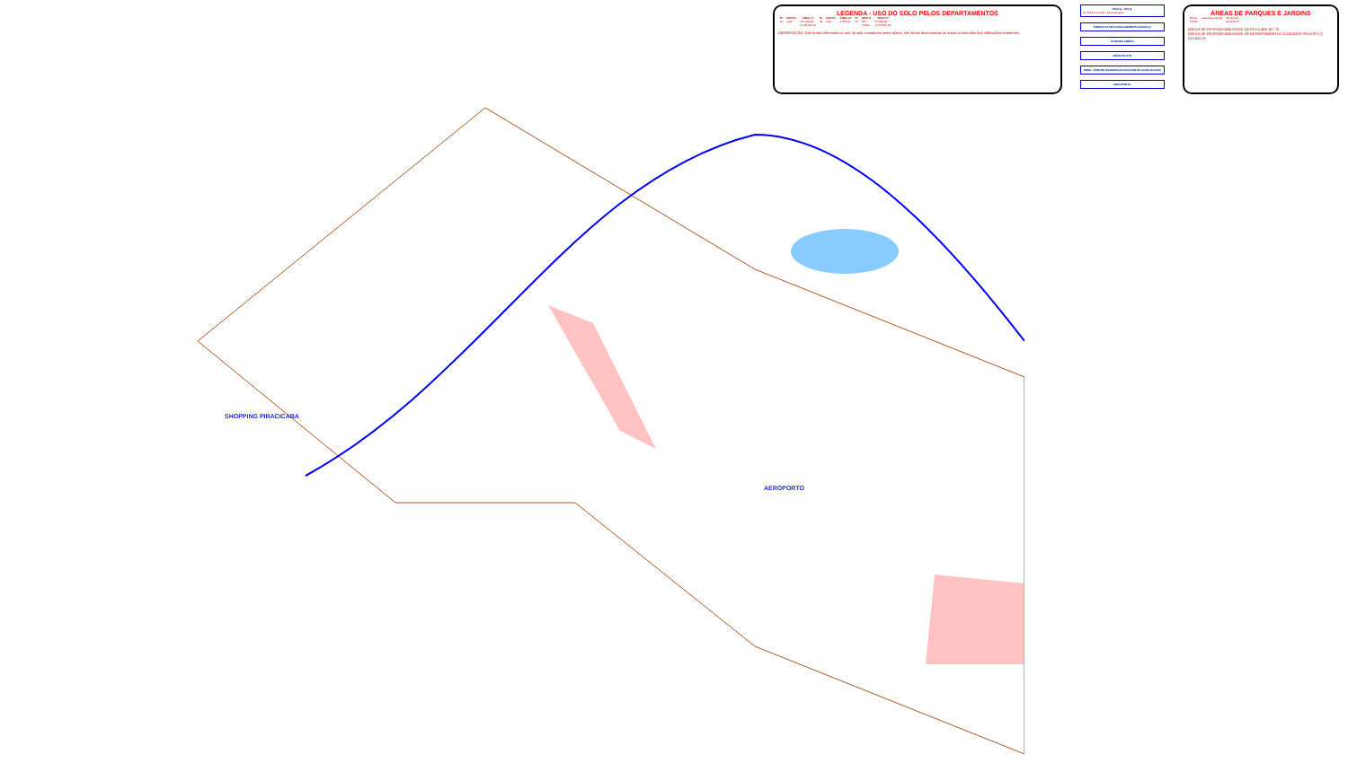SHOPPING PIRACICABA
AEROPORTO
LEGENDA - USO DO SOLO PELOS DEPARTAMENTOS
| Nº | DEPTO. | ÁREA m² | Nº | DEPTO. | ÁREA m² | Nº | DEPTO. | ÁREA m² |
| --- | --- | --- | --- | --- | --- | --- | --- | --- |
| 01 | LAN | 251.635,90 | 35 | LPA | 4.650,00 | 70 | LPV | 57.963,25 |
| | | 2.109.050,00 | | | | | TOTAL | 2.273.967,30 |
OBSERVAÇÃO: Das áreas referentes ao uso do solo constantes neste planta, não foram descontadas as áreas construídas das edificações existentes.
ESALQ - PCLQ
01. Prédio Central - Administração
SINDICATO DOS FUNCIONÁRIOS DA ESALQ
FAZENDA AREÃO
USINA PILOTO
CENA - CENTRO DE ENERGIA NUCLEAR NA AGRICULTURA
AEROPORTO
ÁREAS DE PARQUES E JARDINS
| PCLQ | Gramado Central | 45.150,00 |
| TOTAL | | 611.559,75 |
ÁREAS DE RESPONSABILIDADE DA PCLQ 489.157,75
ÁREAS DE RESPONSABILIDADE DE DEPARTAMENTOS CUIDADAS PELA PCLQ 122.402,00